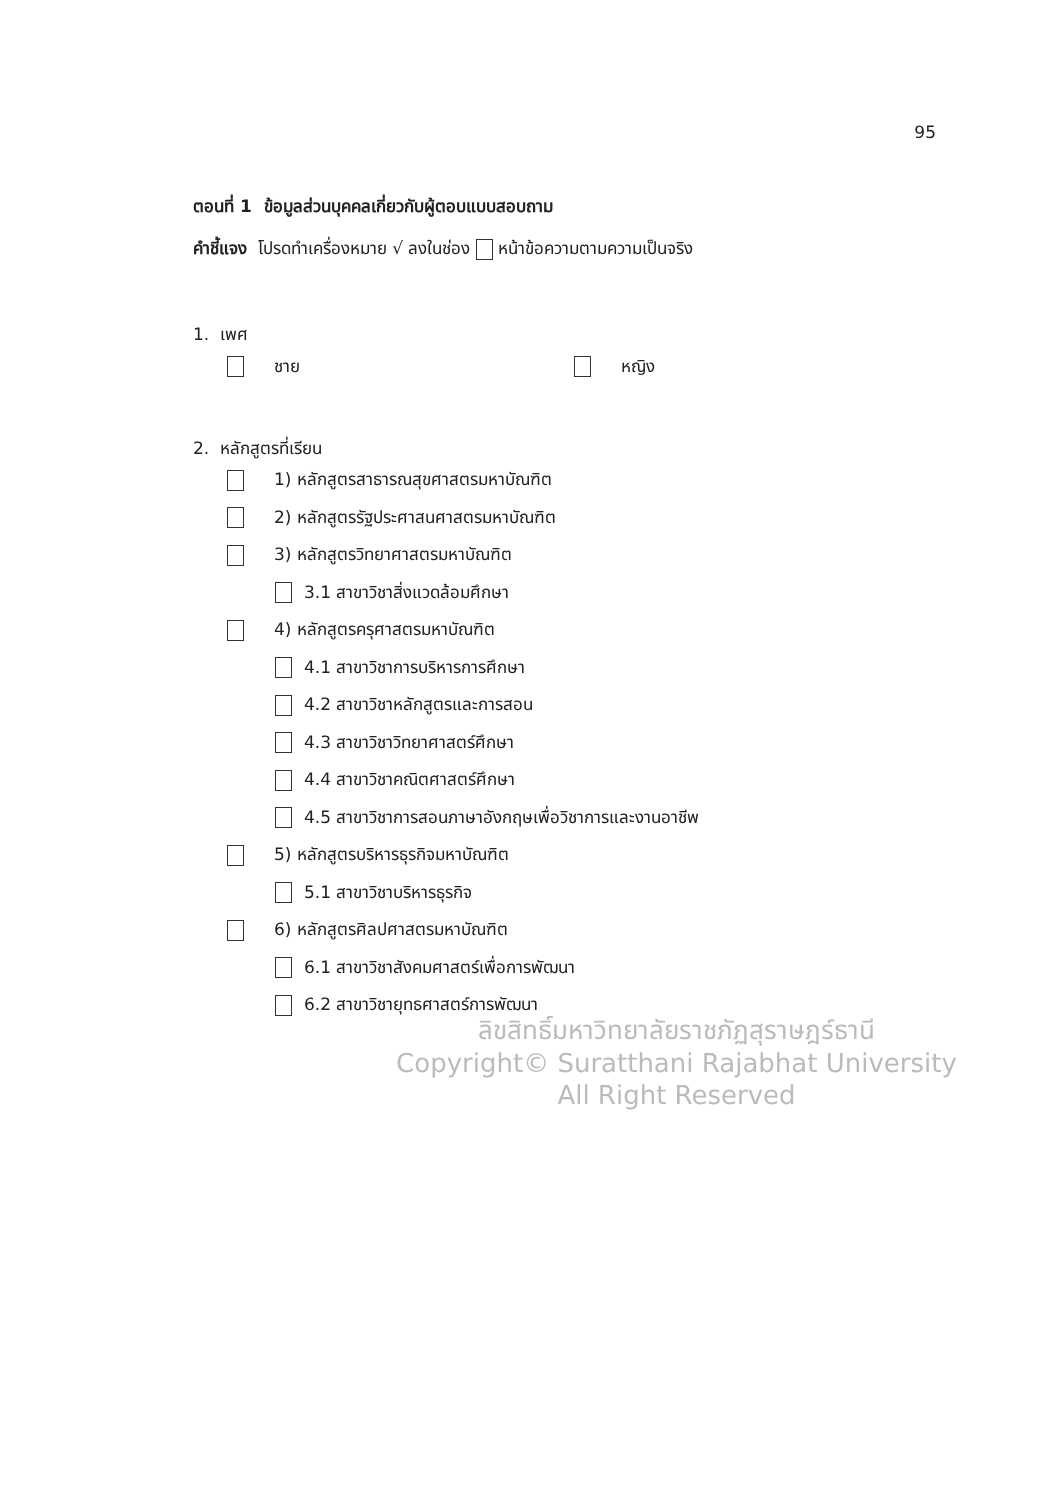95
ตอนที่ 1 ข้อมูลส่วนบุคคลเกี่ยวกับผู้ตอบแบบสอบถาม
คำชี้แจง โปรดทำเครื่องหมาย √ ลงในช่อง หน้าข้อความตามความเป็นจริง
1. เพศ
ชาย หญิง
2. หลักสูตรที่เรียน
1) หลักสูตรสาธารณสุขศาสตรมหาบัณฑิต
2) หลักสูตรรัฐประศาสนศาสตรมหาบัณฑิต
3) หลักสูตรวิทยาศาสตรมหาบัณฑิต
3.1 สาขาวิชาสิ่งแวดล้อมศึกษา
4) หลักสูตรครุศาสตรมหาบัณฑิต
4.1 สาขาวิชาการบริหารการศึกษา
4.2 สาขาวิชาหลักสูตรและการสอน
4.3 สาขาวิชาวิทยาศาสตร์ศึกษา
4.4 สาขาวิชาคณิตศาสตร์ศึกษา
4.5 สาขาวิชาการสอนภาษาอังกฤษเพื่อวิชาการและงานอาชีพ
5) หลักสูตรบริหารธุรกิจมหาบัณฑิต
5.1 สาขาวิชาบริหารธุรกิจ
6) หลักสูตรศิลปศาสตรมหาบัณฑิต
6.1 สาขาวิชาสังคมศาสตร์เพื่อการพัฒนา
6.2 สาขาวิชายุทธศาสตร์การพัฒนา
ลิขสิทธิ์มหาวิทยาลัยราชภัฏสุราษฎร์ธานี
Copyright© Suratthani Rajabhat University
All Right Reserved